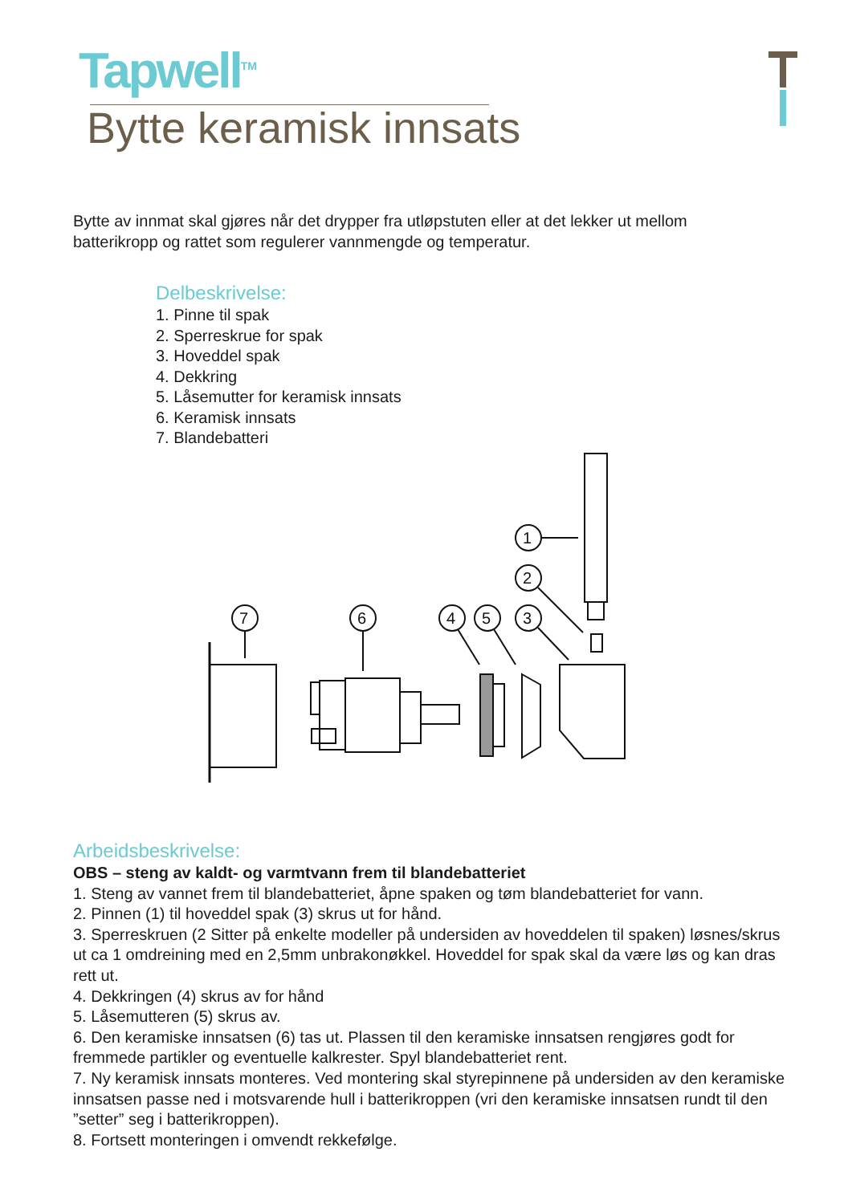Tapwell<sup>TM</sup>
Bytte keramisk innsats
Bytte av innmat skal gjøres når det drypper fra utløpstuten eller at det lekker ut mellom batterikropp og rattet som regulerer vannmengde og temperatur.
Delbeskrivelse:
1. Pinne til spak
2. Sperreskrue for spak
3. Hoveddel spak
4. Dekkring
5. Låsemutter for keramisk innsats
6. Keramisk innsats
7. Blandebatteri
1
2
3
5
4
6
7
Arbeidsbeskrivelse:
OBS – steng av kaldt- og varmtvann frem til blandebatteriet
1. Steng av vannet frem til blandebatteriet, åpne spaken og tøm blandebatteriet for vann.
2. Pinnen (1) til hoveddel spak (3) skrus ut for hånd.
3. Sperreskruen (2 Sitter på enkelte modeller på undersiden av hoveddelen til spaken) løsnes/skrus ut ca 1 omdreining med en 2,5mm unbrakonøkkel. Hoveddel for spak skal da være løs og kan dras rett ut.
4. Dekkringen (4) skrus av for hånd
5. Låsemutteren (5) skrus av.
6. Den keramiske innsatsen (6) tas ut. Plassen til den keramiske innsatsen rengjøres godt for fremmede partikler og eventuelle kalkrester. Spyl blandebatteriet rent.
7. Ny keramisk innsats monteres. Ved montering skal styrepinnene på undersiden av den keramiske innsatsen passe ned i motsvarende hull i batterikroppen (vri den keramiske innsatsen rundt til den ”setter” seg i batterikroppen).
8. Fortsett monteringen i omvendt rekkefølge.